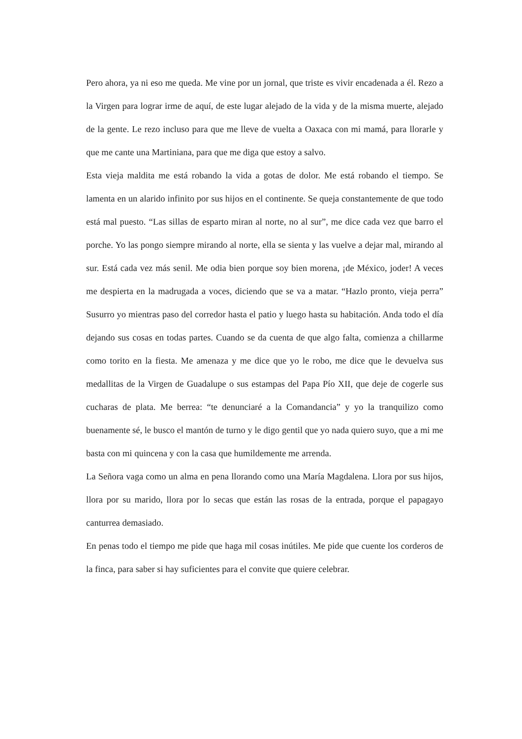Pero ahora, ya ni eso me queda. Me vine por un jornal, que triste es vivir encadenada a él. Rezo a la Virgen para lograr irme de aquí, de este lugar alejado de la vida y de la misma muerte, alejado de la gente. Le rezo incluso para que me lleve de vuelta a Oaxaca con mi mamá, para llorarle y que me cante una Martiniana, para que me diga que estoy a salvo.
Esta vieja maldita me está robando la vida a gotas de dolor. Me está robando el tiempo. Se lamenta en un alarido infinito por sus hijos en el continente. Se queja constantemente de que todo está mal puesto. “Las sillas de esparto miran al norte, no al sur”, me dice cada vez que barro el porche. Yo las pongo siempre mirando al norte, ella se sienta y las vuelve a dejar mal, mirando al sur. Está cada vez más senil. Me odia bien porque soy bien morena, ¡de México, joder! A veces me despierta en la madrugada a voces, diciendo que se va a matar. “Hazlo pronto, vieja perra” Susurro yo mientras paso del corredor hasta el patio y luego hasta su habitación. Anda todo el día dejando sus cosas en todas partes. Cuando se da cuenta de que algo falta, comienza a chillarme como torito en la fiesta. Me amenaza y me dice que yo le robo, me dice que le devuelva sus medallitas de la Virgen de Guadalupe o sus estampas del Papa Pío XII, que deje de cogerle sus cucharas de plata. Me berrea: “te denunciaré a la Comandancia” y yo la tranquilizo como buenamente sé, le busco el mantón de turno y le digo gentil que yo nada quiero suyo, que a mi me basta con mi quincena y con la casa que humildemente me arrenda.
La Señora vaga como un alma en pena llorando como una María Magdalena. Llora por sus hijos, llora por su marido, llora por lo secas que están las rosas de la entrada, porque el papagayo canturrea demasiado.
En penas todo el tiempo me pide que haga mil cosas inútiles. Me pide que cuente los corderos de la finca, para saber si hay suficientes para el convite que quiere celebrar.